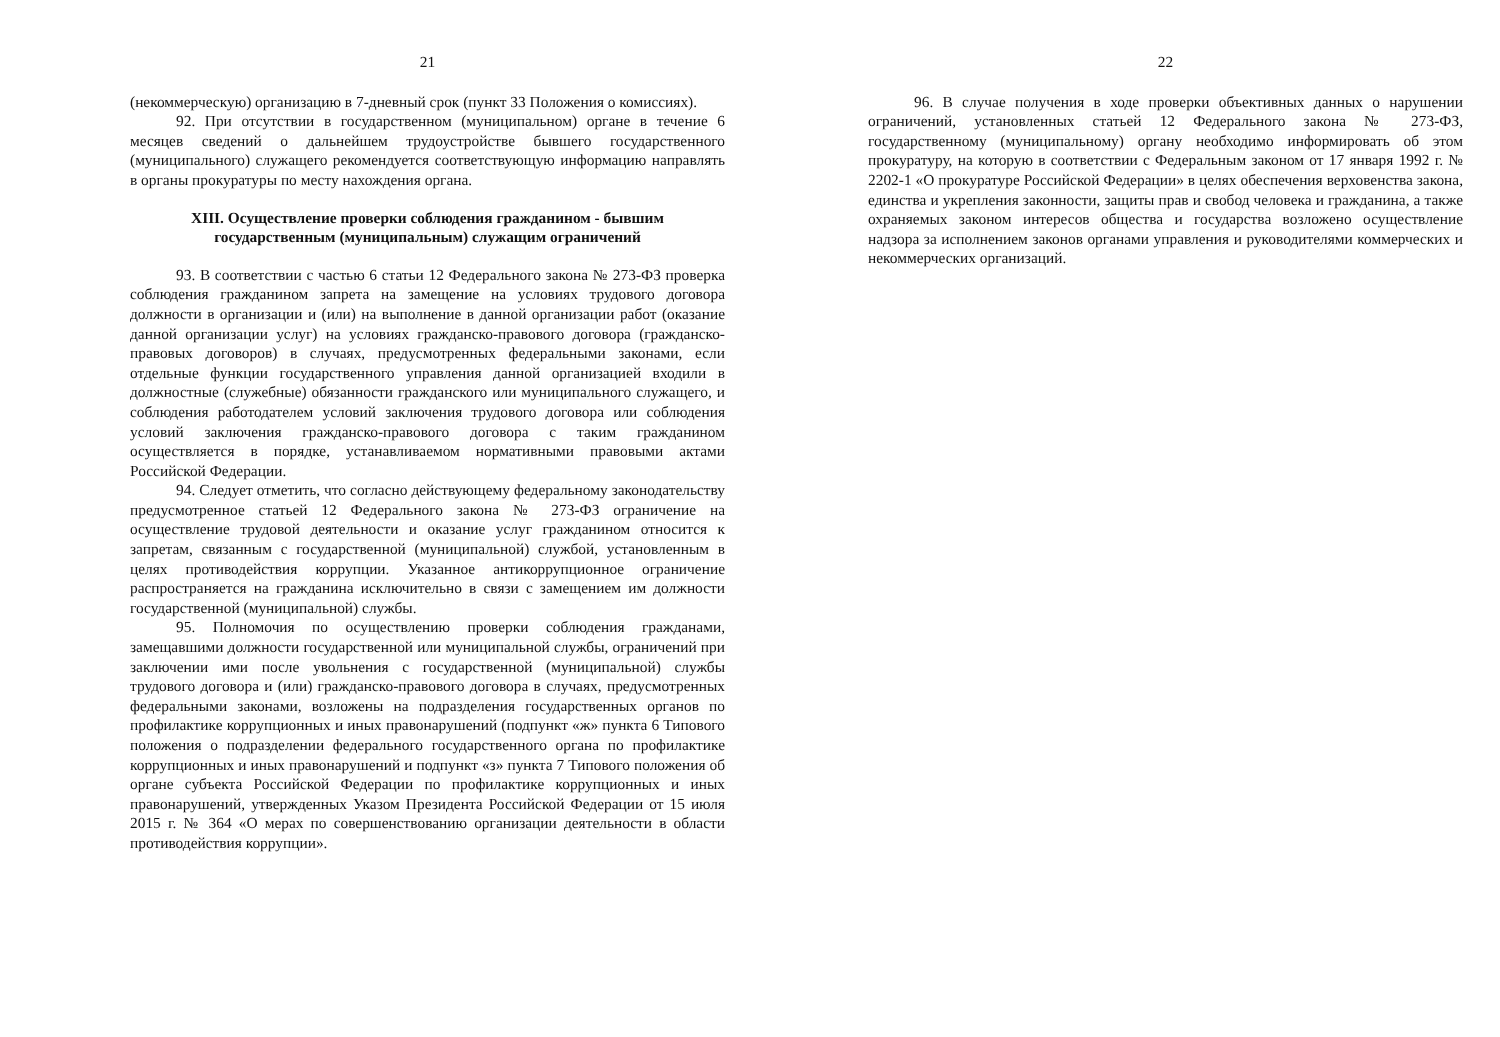21
(некоммерческую) организацию в 7-дневный срок (пункт 33 Положения о комиссиях).
92. При отсутствии в государственном (муниципальном) органе в течение 6 месяцев сведений о дальнейшем трудоустройстве бывшего государственного (муниципального) служащего рекомендуется соответствующую информацию направлять в органы прокуратуры по месту нахождения органа.
XIII. Осуществление проверки соблюдения гражданином - бывшим государственным (муниципальным) служащим ограничений
93. В соответствии с частью 6 статьи 12 Федерального закона № 273-ФЗ проверка соблюдения гражданином запрета на замещение на условиях трудового договора должности в организации и (или) на выполнение в данной организации работ (оказание данной организации услуг) на условиях гражданско-правового договора (гражданско-правовых договоров) в случаях, предусмотренных федеральными законами, если отдельные функции государственного управления данной организацией входили в должностные (служебные) обязанности гражданского или муниципального служащего, и соблюдения работодателем условий заключения трудового договора или соблюдения условий заключения гражданско-правового договора с таким гражданином осуществляется в порядке, устанавливаемом нормативными правовыми актами Российской Федерации.
94. Следует отметить, что согласно действующему федеральному законодательству предусмотренное статьей 12 Федерального закона № 273-ФЗ ограничение на осуществление трудовой деятельности и оказание услуг гражданином относится к запретам, связанным с государственной (муниципальной) службой, установленным в целях противодействия коррупции. Указанное антикоррупционное ограничение распространяется на гражданина исключительно в связи с замещением им должности государственной (муниципальной) службы.
95. Полномочия по осуществлению проверки соблюдения гражданами, замещавшими должности государственной или муниципальной службы, ограничений при заключении ими после увольнения с государственной (муниципальной) службы трудового договора и (или) гражданско-правового договора в случаях, предусмотренных федеральными законами, возложены на подразделения государственных органов по профилактике коррупционных и иных правонарушений (подпункт «ж» пункта 6 Типового положения о подразделении федерального государственного органа по профилактике коррупционных и иных правонарушений и подпункт «з» пункта 7 Типового положения об органе субъекта Российской Федерации по профилактике коррупционных и иных правонарушений, утвержденных Указом Президента Российской Федерации от 15 июля 2015 г. № 364 «О мерах по совершенствованию организации деятельности в области противодействия коррупции».
22
96. В случае получения в ходе проверки объективных данных о нарушении ограничений, установленных статьей 12 Федерального закона № 273-ФЗ, государственному (муниципальному) органу необходимо информировать об этом прокуратуру, на которую в соответствии с Федеральным законом от 17 января 1992 г. № 2202-1 «О прокуратуре Российской Федерации» в целях обеспечения верховенства закона, единства и укрепления законности, защиты прав и свобод человека и гражданина, а также охраняемых законом интересов общества и государства возложено осуществление надзора за исполнением законов органами управления и руководителями коммерческих и некоммерческих организаций.